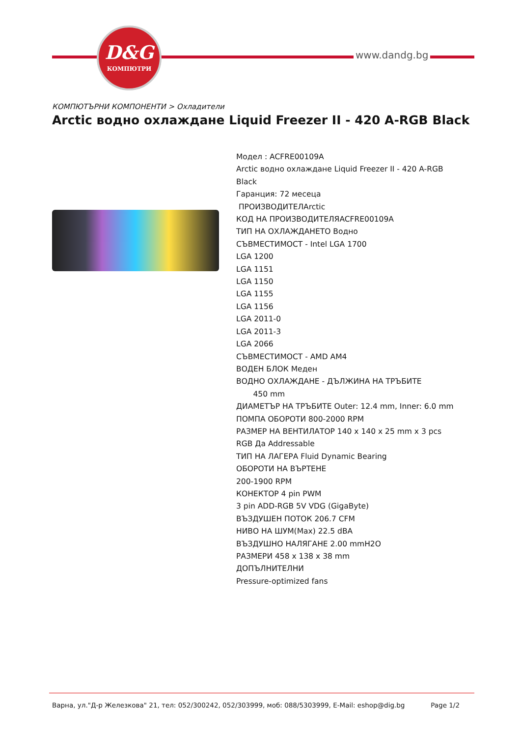D&G
КОМПЮТРИ
www.dandg.bg
КОМПЮТЪРНИ КОМПОНЕНТИ > Охладители
Arctic водно охлаждане Liquid Freezer II - 420 A-RGB Black
Модел : ACFRE00109A
Arctic водно охлаждане Liquid Freezer II - 420 A-RGB Black
Гаранция: 72 месеца
ПРОИЗВОДИТЕЛArctic
КОД НА ПРОИЗВОДИТЕЛЯACFRE00109A
ТИП НА ОХЛАЖДАНЕТО Водно
СЪВМЕСТИМОСТ - Intel LGA 1700
LGA 1200
LGA 1151
LGA 1150
LGA 1155
LGA 1156
LGA 2011-0
LGA 2011-3
LGA 2066
СЪВМЕСТИМОСТ - AMD AM4
ВОДЕН БЛОК Меден
ВОДНО ОХЛАЖДАНЕ - ДЪЛЖИНА НА ТРЪБИТЕ
450 mm
ДИАМЕТЪР НА ТРЪБИТЕ Outer: 12.4 mm, Inner: 6.0 mm
ПОМПА ОБОРОТИ 800-2000 RPM
РАЗМЕР НА ВЕНТИЛАТОР 140 x 140 x 25 mm x 3 pcs
RGB Да Addressable
ТИП НА ЛАГЕРА Fluid Dynamic Bearing
ОБОРОТИ НА ВЪРТЕНЕ
200-1900 RPM
КОНЕКТОР 4 pin PWM
3 pin ADD-RGB 5V VDG (GigaByte)
ВЪЗДУШЕН ПОТОК 206.7 CFM
НИВО НА ШУМ(Max) 22.5 dBA
ВЪЗДУШНО НАЛЯГАНЕ 2.00 mmH2O
РАЗМЕРИ 458 x 138 x 38 mm
ДОПЪЛНИТЕЛНИ
Pressure-optimized fans
Варна, ул."Д-р Железкова" 21, тел: 052/300242, 052/303999, моб: 088/5303999, E-Mail: eshop@dig.bg Page 1/2